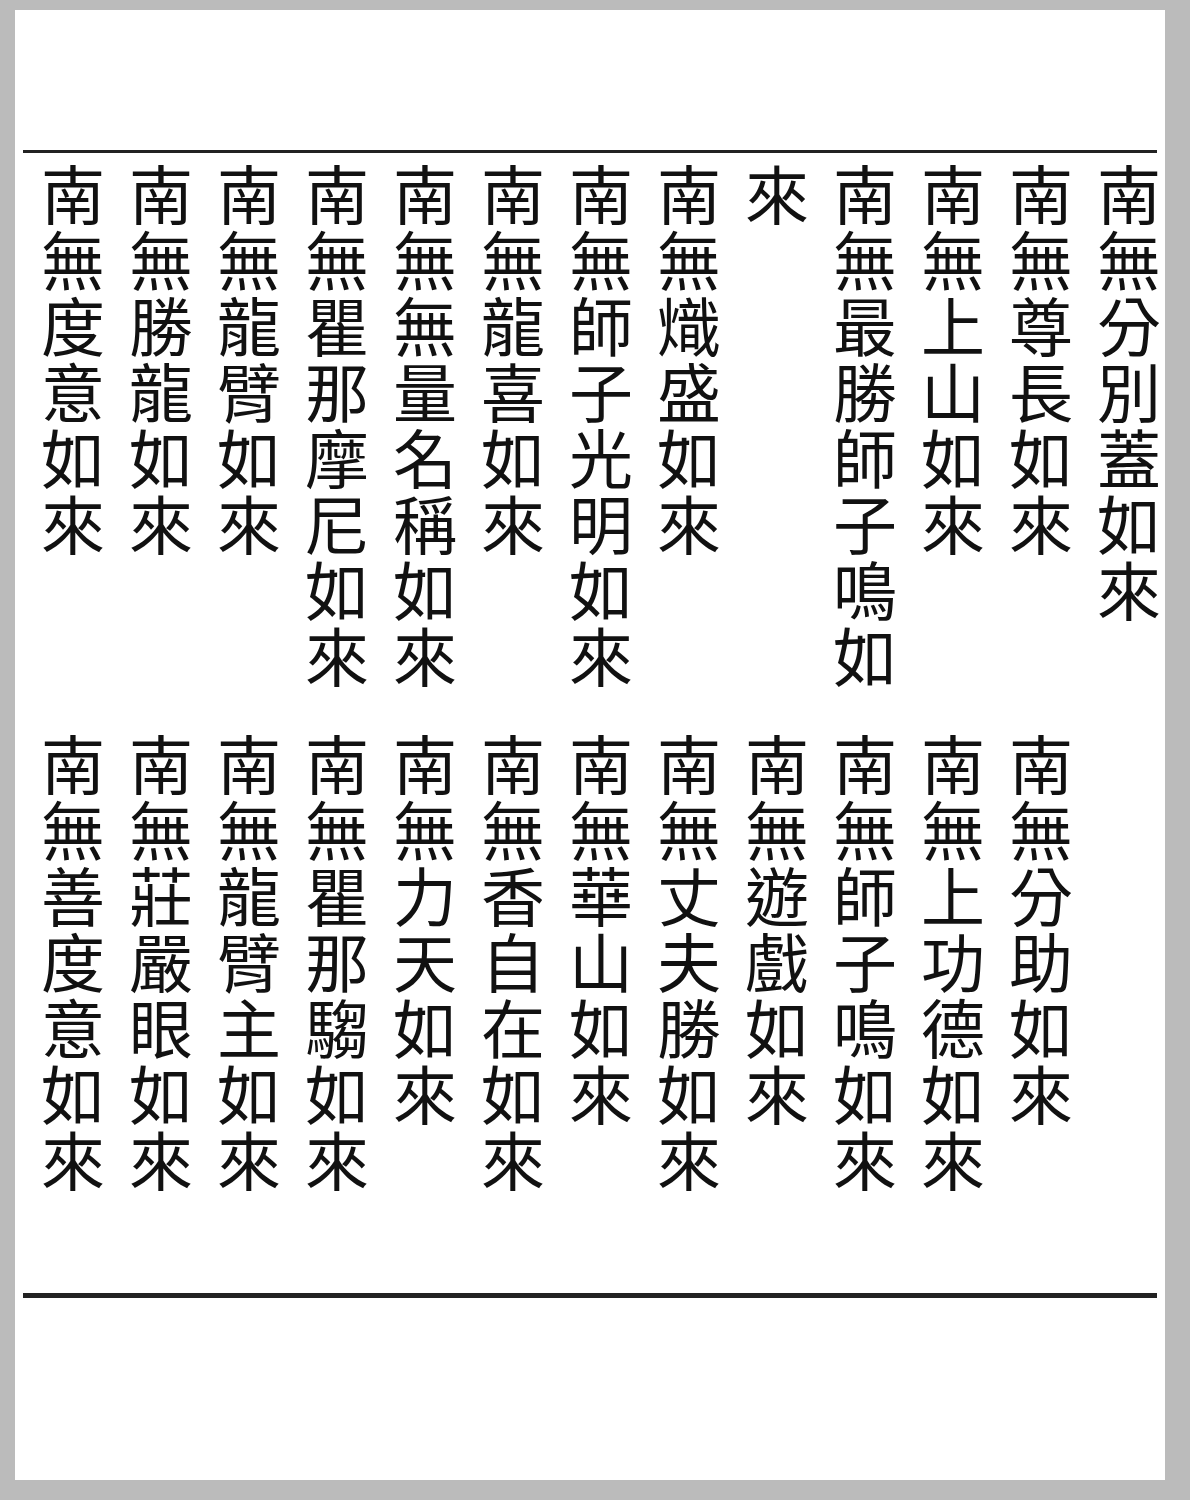南無分別蓋如來
南無尊長如來
南無上山如來
南無最勝師子鳴如來
南無熾盛如來
南無師子光明如來
南無龍喜如來
南無無量名稱如來
南無瞿那摩尼如來
南無龍臂如來
南無勝龍如來
南無度意如來
南無分助如來
南無上功德如來
南無師子鳴如來
南無遊戲如來
南無丈夫勝如來
南無華山如來
南無香自在如來
南無力天如來
南無瞿那騶如來
南無龍臂主如來
南無莊嚴眼如來
南無善度意如來